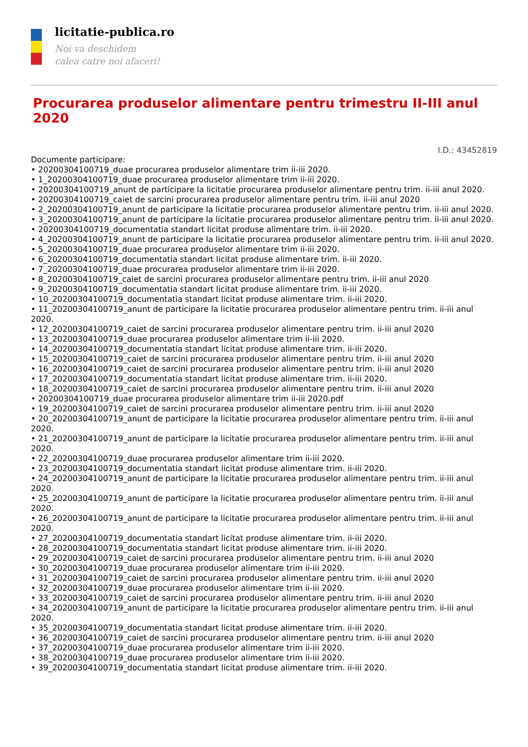licitatie-publica.ro
Noi va deschidem
calea catre noi afaceri!
Procurarea produselor alimentare pentru trimestru II-III anul 2020
I.D.: 43452819
Documente participare:
• 20200304100719_duae procurarea produselor alimentare trim ii-iii 2020.
• 1_20200304100719_duae procurarea produselor alimentare trim ii-iii 2020.
• 20200304100719_anunt de participare la licitatie procurarea produselor alimentare pentru trim. ii-iii anul 2020.
• 20200304100719_caiet de sarcini procurarea produselor alimentare pentru trim. ii-iii anul 2020
• 2_20200304100719_anunt de participare la licitatie procurarea produselor alimentare pentru trim. ii-iii anul 2020.
• 3_20200304100719_anunt de participare la licitatie procurarea produselor alimentare pentru trim. ii-iii anul 2020.
• 20200304100719_documentatia standart licitat produse alimentare trim. ii-iii 2020.
• 4_20200304100719_anunt de participare la licitatie procurarea produselor alimentare pentru trim. ii-iii anul 2020.
• 5_20200304100719_duae procurarea produselor alimentare trim ii-iii 2020.
• 6_20200304100719_documentatia standart licitat produse alimentare trim. ii-iii 2020.
• 7_20200304100719_duae procurarea produselor alimentare trim ii-iii 2020.
• 8_20200304100719_caiet de sarcini procurarea produselor alimentare pentru trim. ii-iii anul 2020
• 9_20200304100719_documentatia standart licitat produse alimentare trim. ii-iii 2020.
• 10_20200304100719_documentatia standart licitat produse alimentare trim. ii-iii 2020.
• 11_20200304100719_anunt de participare la licitatie procurarea produselor alimentare pentru trim. ii-iii anul 2020.
• 12_20200304100719_caiet de sarcini procurarea produselor alimentare pentru trim. ii-iii anul 2020
• 13_20200304100719_duae procurarea produselor alimentare trim ii-iii 2020.
• 14_20200304100719_documentatia standart licitat produse alimentare trim. ii-iii 2020.
• 15_20200304100719_caiet de sarcini procurarea produselor alimentare pentru trim. ii-iii anul 2020
• 16_20200304100719_caiet de sarcini procurarea produselor alimentare pentru trim. ii-iii anul 2020
• 17_20200304100719_documentatia standart licitat produse alimentare trim. ii-iii 2020.
• 18_20200304100719_caiet de sarcini procurarea produselor alimentare pentru trim. ii-iii anul 2020
• 20200304100719_duae procurarea produselor alimentare trim ii-iii 2020.pdf
• 19_20200304100719_caiet de sarcini procurarea produselor alimentare pentru trim. ii-iii anul 2020
• 20_20200304100719_anunt de participare la licitatie procurarea produselor alimentare pentru trim. ii-iii anul 2020.
• 21_20200304100719_anunt de participare la licitatie procurarea produselor alimentare pentru trim. ii-iii anul 2020.
• 22_20200304100719_duae procurarea produselor alimentare trim ii-iii 2020.
• 23_20200304100719_documentatia standart licitat produse alimentare trim. ii-iii 2020.
• 24_20200304100719_anunt de participare la licitatie procurarea produselor alimentare pentru trim. ii-iii anul 2020.
• 25_20200304100719_anunt de participare la licitatie procurarea produselor alimentare pentru trim. ii-iii anul 2020.
• 26_20200304100719_anunt de participare la licitatie procurarea produselor alimentare pentru trim. ii-iii anul 2020.
• 27_20200304100719_documentatia standart licitat produse alimentare trim. ii-iii 2020.
• 28_20200304100719_documentatia standart licitat produse alimentare trim. ii-iii 2020.
• 29_20200304100719_caiet de sarcini procurarea produselor alimentare pentru trim. ii-iii anul 2020
• 30_20200304100719_duae procurarea produselor alimentare trim ii-iii 2020.
• 31_20200304100719_caiet de sarcini procurarea produselor alimentare pentru trim. ii-iii anul 2020
• 32_20200304100719_duae procurarea produselor alimentare trim ii-iii 2020.
• 33_20200304100719_caiet de sarcini procurarea produselor alimentare pentru trim. ii-iii anul 2020
• 34_20200304100719_anunt de participare la licitatie procurarea produselor alimentare pentru trim. ii-iii anul 2020.
• 35_20200304100719_documentatia standart licitat produse alimentare trim. ii-iii 2020.
• 36_20200304100719_caiet de sarcini procurarea produselor alimentare pentru trim. ii-iii anul 2020
• 37_20200304100719_duae procurarea produselor alimentare trim ii-iii 2020.
• 38_20200304100719_duae procurarea produselor alimentare trim ii-iii 2020.
• 39_20200304100719_documentatia standart licitat produse alimentare trim. ii-iii 2020.